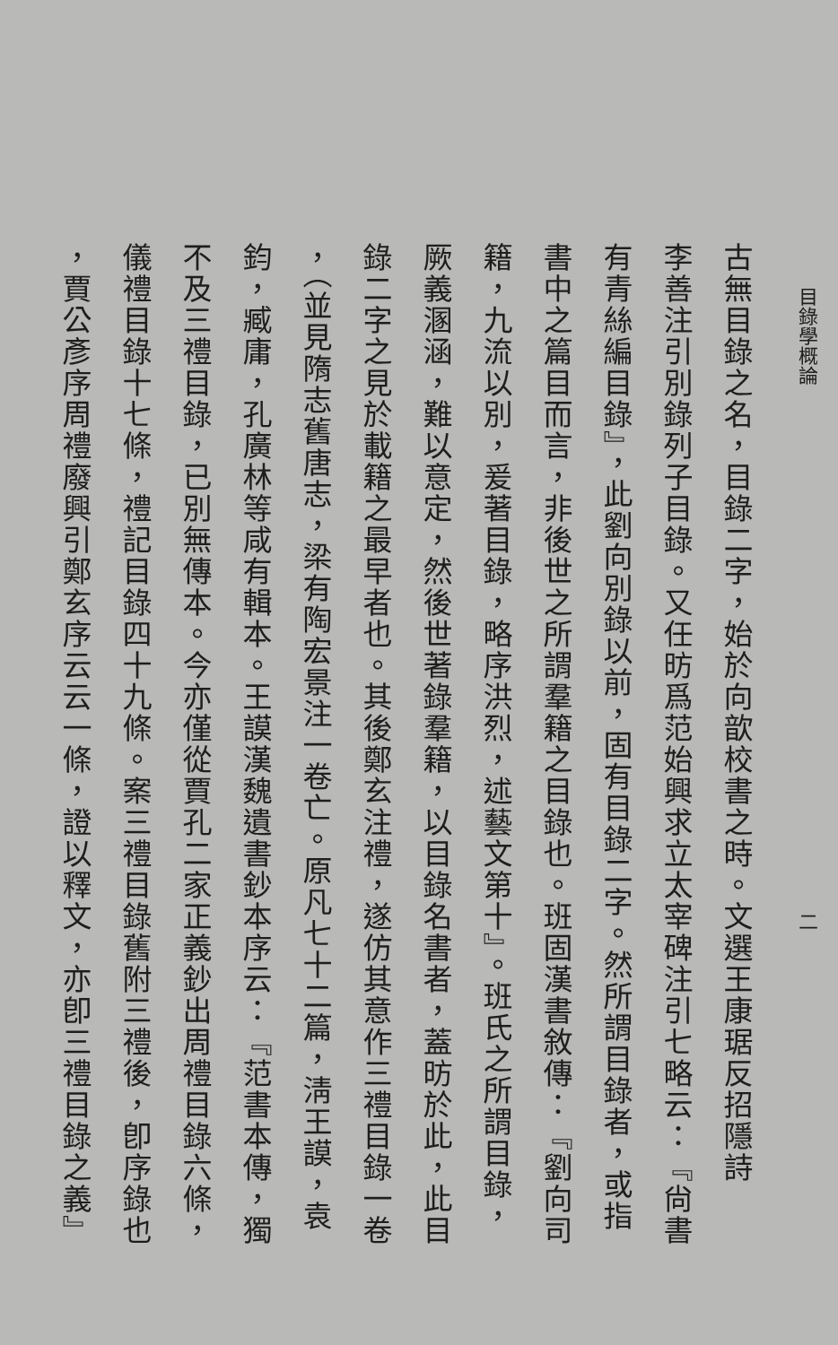目錄學概論 二
古無目錄之名，目錄二字，始於向歆校書之時。文選王康琚反招隱詩
李善注引別錄列子目錄。又任昉爲范始興求立太宰碑注引七略云：『尙書
有青絲編目錄』，此劉向別錄以前，固有目錄二字。然所謂目錄者，或指
書中之篇目而言，非後世之所謂羣籍之目錄也。班固漢書敘傳：『劉向司
籍，九流以別，爰著目錄，略序洪烈，述藝文第十』。班氏之所謂目錄，
厥義溷涵，難以意定，然後世著錄羣籍，以目錄名書者，蓋昉於此，此目
錄二字之見於載籍之最早者也。其後鄭玄注禮，遂仿其意作三禮目錄一卷
，（並見隋志舊唐志，梁有陶宏景注一卷亡。原凡七十二篇，淸王謨，袁
鈞，臧庸，孔廣林等咸有輯本。王謨漢魏遺書鈔本序云：『范書本傳，獨
不及三禮目錄，已別無傳本。今亦僅從賈孔二家正義鈔出周禮目錄六條，
儀禮目錄十七條，禮記目錄四十九條。案三禮目錄舊附三禮後，卽序錄也
，賈公彥序周禮廢興引鄭玄序云云一條，證以釋文，亦卽三禮目錄之義』